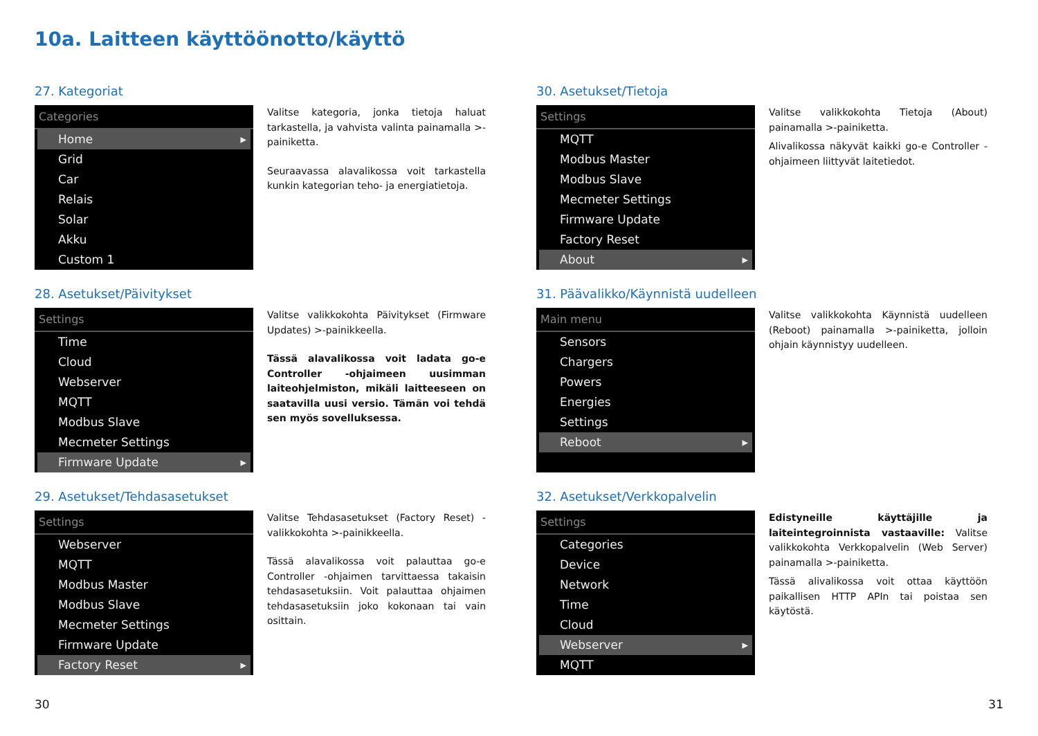10a. Laitteen käyttöönotto/käyttö
27. Kategoriat
Categories
Home ▸
Grid
Car
Relais
Solar
Akku
Custom 1
Valitse kategoria, jonka tietoja haluat tarkastella, ja vahvista valinta painamalla >-painiketta.
Seuraavassa alavalikossa voit tarkastella kunkin kategorian teho- ja energiatietoja.
28. Asetukset/Päivitykset
Settings
Time
Cloud
Webserver
MQTT
Modbus Slave
Mecmeter Settings
Firmware Update ▸
Valitse valikkokohta Päivitykset (Firmware Updates) >-painikkeella.
Tässä alavalikossa voit ladata go-e Controller -ohjaimeen uusimman laiteohjelmiston, mikäli laitteeseen on saatavilla uusi versio. Tämän voi tehdä sen myös sovelluksessa.
29. Asetukset/Tehdasasetukset
Settings
Webserver
MQTT
Modbus Master
Modbus Slave
Mecmeter Settings
Firmware Update
Factory Reset ▸
Valitse Tehdasasetukset (Factory Reset) -valikkokohta >-painikkeella.
Tässä alavalikossa voit palauttaa go-e Controller -ohjaimen tarvittaessa takaisin tehdasasetuksiin. Voit palauttaa ohjaimen tehdasasetuksiin joko kokonaan tai vain osittain.
30. Asetukset/Tietoja
Settings
MQTT
Modbus Master
Modbus Slave
Mecmeter Settings
Firmware Update
Factory Reset
About ▸
Valitse valikkokohta Tietoja (About) painamalla >-painiketta.
Alivalikossa näkyvät kaikki go-e Controller -ohjaimeen liittyvät laitetiedot.
31. Päävalikko/Käynnistä uudelleen
Main menu
Sensors
Chargers
Powers
Energies
Settings
Reboot ▸
Valitse valikkokohta Käynnistä uudelleen (Reboot) painamalla >-painiketta, jolloin ohjain käynnistyy uudelleen.
32. Asetukset/Verkkopalvelin
Settings
Categories
Device
Network
Time
Cloud
Webserver ▸
MQTT
Edistyneille käyttäjille ja laiteintegroinnista vastaaville: Valitse valikkokohta Verkkopalvelin (Web Server) painamalla >-painiketta.
Tässä alivalikossa voit ottaa käyttöön paikallisen HTTP APIn tai poistaa sen käytöstä.
30 31